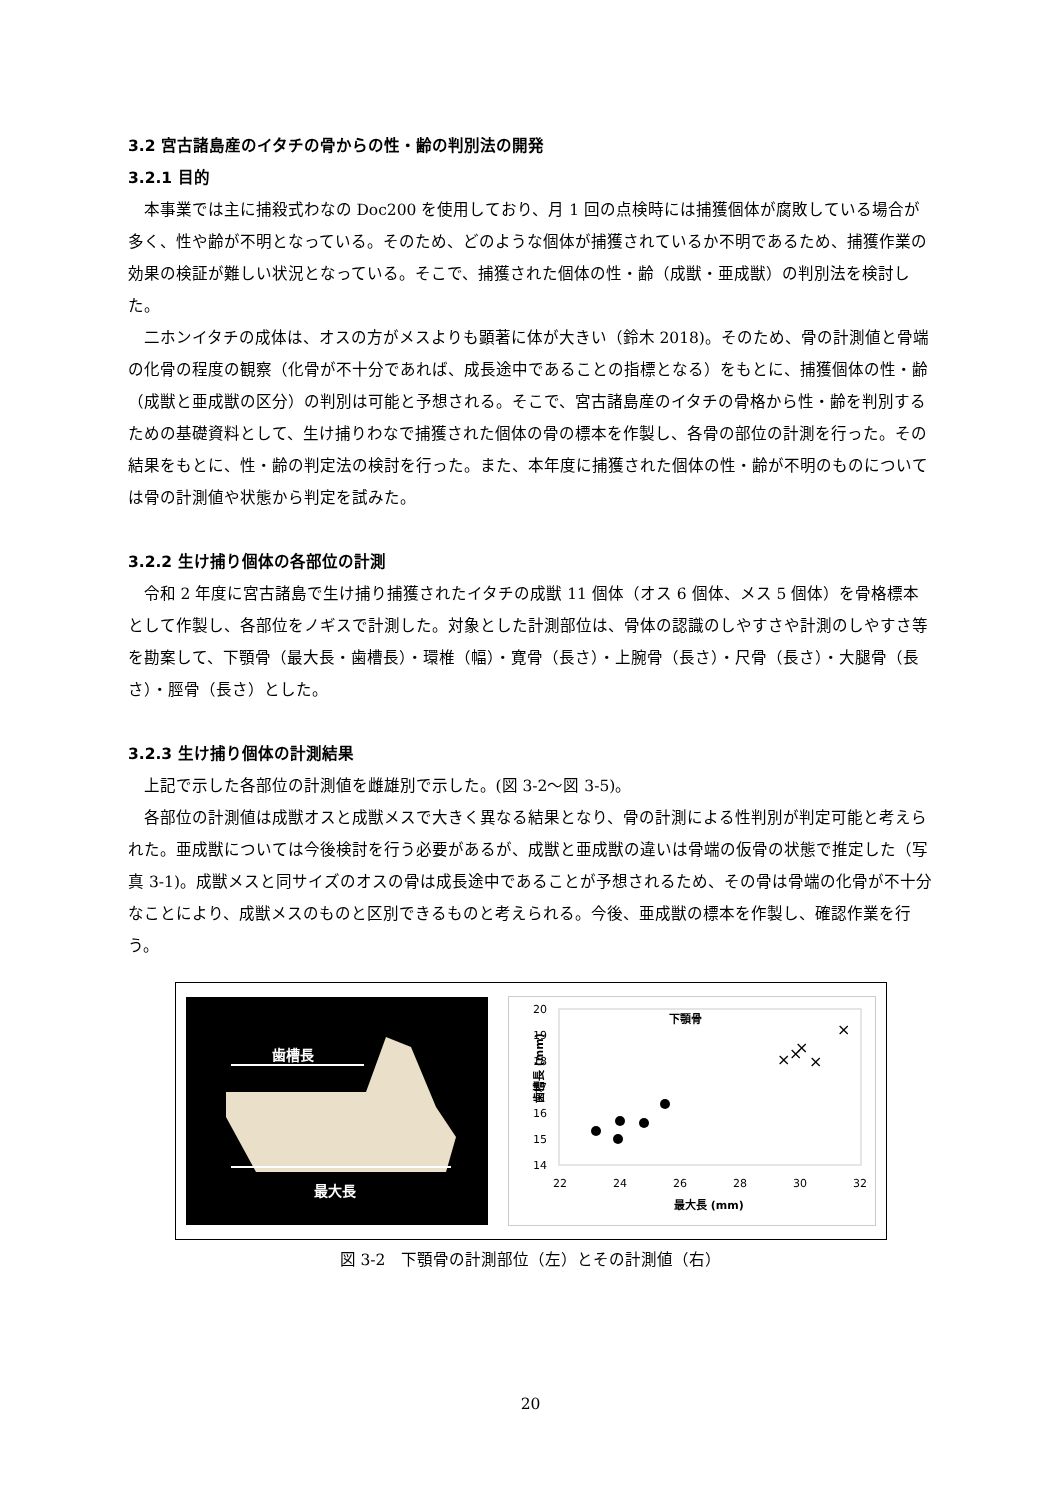3.2 宮古諸島産のイタチの骨からの性・齢の判別法の開発
3.2.1 目的
本事業では主に捕殺式わなの Doc200 を使用しており、月 1 回の点検時には捕獲個体が腐敗している場合が多く、性や齢が不明となっている。そのため、どのような個体が捕獲されているか不明であるため、捕獲作業の効果の検証が難しい状況となっている。そこで、捕獲された個体の性・齢（成獣・亜成獣）の判別法を検討した。
二ホンイタチの成体は、オスの方がメスよりも顕著に体が大きい（鈴木 2018)。そのため、骨の計測値と骨端の化骨の程度の観察（化骨が不十分であれば、成長途中であることの指標となる）をもとに、捕獲個体の性・齢（成獣と亜成獣の区分）の判別は可能と予想される。そこで、宮古諸島産のイタチの骨格から性・齢を判別するための基礎資料として、生け捕りわなで捕獲された個体の骨の標本を作製し、各骨の部位の計測を行った。その結果をもとに、性・齢の判定法の検討を行った。また、本年度に捕獲された個体の性・齢が不明のものについては骨の計測値や状態から判定を試みた。
3.2.2 生け捕り個体の各部位の計測
令和 2 年度に宮古諸島で生け捕り捕獲されたイタチの成獣 11 個体（オス 6 個体、メス 5 個体）を骨格標本として作製し、各部位をノギスで計測した。対象とした計測部位は、骨体の認識のしやすさや計測のしやすさ等を勘案して、下顎骨（最大長・歯槽長）・環椎（幅）・寛骨（長さ）・上腕骨（長さ）・尺骨（長さ）・大腿骨（長さ）・脛骨（長さ）とした。
3.2.3 生け捕り個体の計測結果
上記で示した各部位の計測値を雌雄別で示した。(図 3-2～図 3-5)。
各部位の計測値は成獣オスと成獣メスで大きく異なる結果となり、骨の計測による性判別が判定可能と考えられた。亜成獣については今後検討を行う必要があるが、成獣と亜成獣の違いは骨端の仮骨の状態で推定した（写真 3-1)。成獣メスと同サイズのオスの骨は成長途中であることが予想されるため、その骨は骨端の化骨が不十分なことにより、成獣メスのものと区別できるものと考えられる。今後、亜成獣の標本を作製し、確認作業を行う。
歯槽長
最大長
下顎骨
20
19
18
17
16
15
14
22
24
26
28
30
32
最大長 (mm)
歯槽長 (mm)
×
×
×
×
×
図 3-2　下顎骨の計測部位（左）とその計測値（右）
20